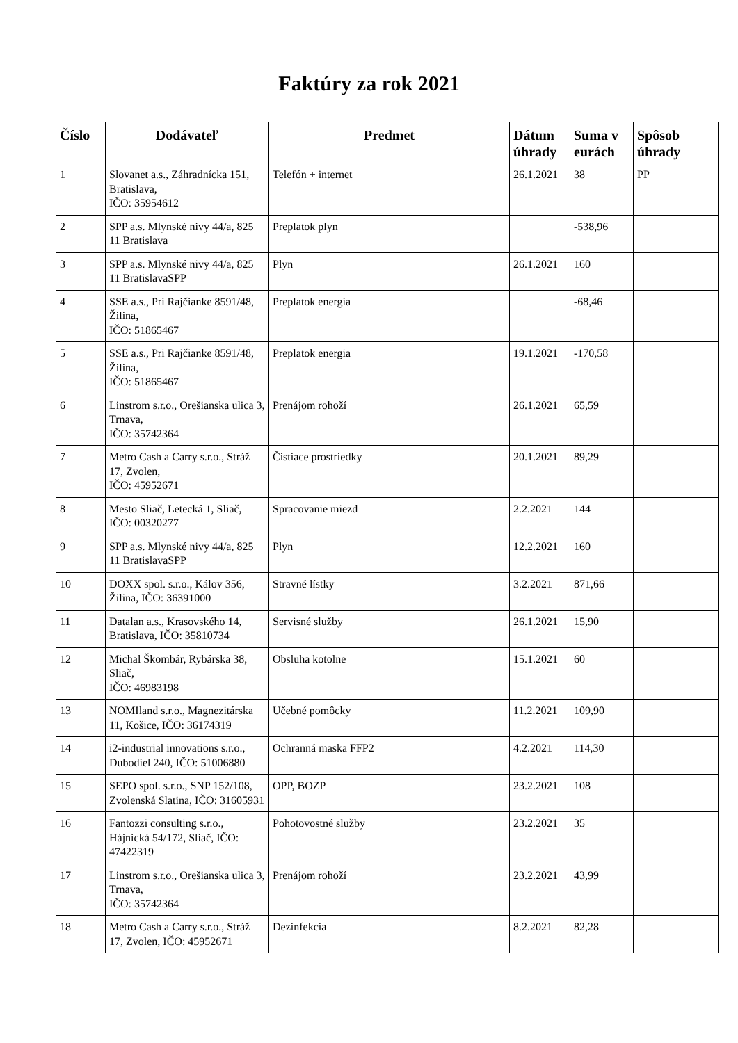Faktúry za rok 2021
| Číslo | Dodávateľ | Predmet | Dátum úhrady | Suma v eurách | Spôsob úhrady |
| --- | --- | --- | --- | --- | --- |
| 1 | Slovanet a.s., Záhradnícka 151, Bratislava, IČO: 35954612 | Telefón + internet | 26.1.2021 | 38 | PP |
| 2 | SPP a.s. Mlynské nivy 44/a, 825 11 Bratislava | Preplatok plyn | | -538,96 | |
| 3 | SPP a.s. Mlynské nivy 44/a, 825 11 BratislavaSPP | Plyn | 26.1.2021 | 160 | |
| 4 | SSE a.s., Pri Rajčianke 8591/48, Žilina, IČO: 51865467 | Preplatok energia | | -68,46 | |
| 5 | SSE a.s., Pri Rajčianke 8591/48, Žilina, IČO: 51865467 | Preplatok energia | 19.1.2021 | -170,58 | |
| 6 | Linstrom s.r.o., Orešianska ulica 3, Trnava, IČO: 35742364 | Prenájom rohoží | 26.1.2021 | 65,59 | |
| 7 | Metro Cash a Carry s.r.o., Stráž 17, Zvolen, IČO: 45952671 | Čistiace prostriedky | 20.1.2021 | 89,29 | |
| 8 | Mesto Sliač, Letecká 1, Sliač, IČO: 00320277 | Spracovanie miezd | 2.2.2021 | 144 | |
| 9 | SPP a.s. Mlynské nivy 44/a, 825 11 BratislavaSPP | Plyn | 12.2.2021 | 160 | |
| 10 | DOXX spol. s.r.o., Kálov 356, Žilina, IČO: 36391000 | Stravné lístky | 3.2.2021 | 871,66 | |
| 11 | Datalan a.s., Krasovského 14, Bratislava, IČO: 35810734 | Servisné služby | 26.1.2021 | 15,90 | |
| 12 | Michal Škombár, Rybárska 38, Sliač, IČO: 46983198 | Obsluha kotolne | 15.1.2021 | 60 | |
| 13 | NOMIland s.r.o., Magnezitárska 11, Košice, IČO: 36174319 | Učebné pomôcky | 11.2.2021 | 109,90 | |
| 14 | i2-industrial innovations s.r.o., Dubodiel 240, IČO: 51006880 | Ochranná maska FFP2 | 4.2.2021 | 114,30 | |
| 15 | SEPO spol. s.r.o., SNP 152/108, Zvolenská Slatina, IČO: 31605931 | OPP, BOZP | 23.2.2021 | 108 | |
| 16 | Fantozzi consulting s.r.o., Hájnická 54/172, Sliač, IČO: 47422319 | Pohotovostné služby | 23.2.2021 | 35 | |
| 17 | Linstrom s.r.o., Orešianska ulica 3, Trnava, IČO: 35742364 | Prenájom rohoží | 23.2.2021 | 43,99 | |
| 18 | Metro Cash a Carry s.r.o., Stráž 17, Zvolen, IČO: 45952671 | Dezinfekcia | 8.2.2021 | 82,28 | |